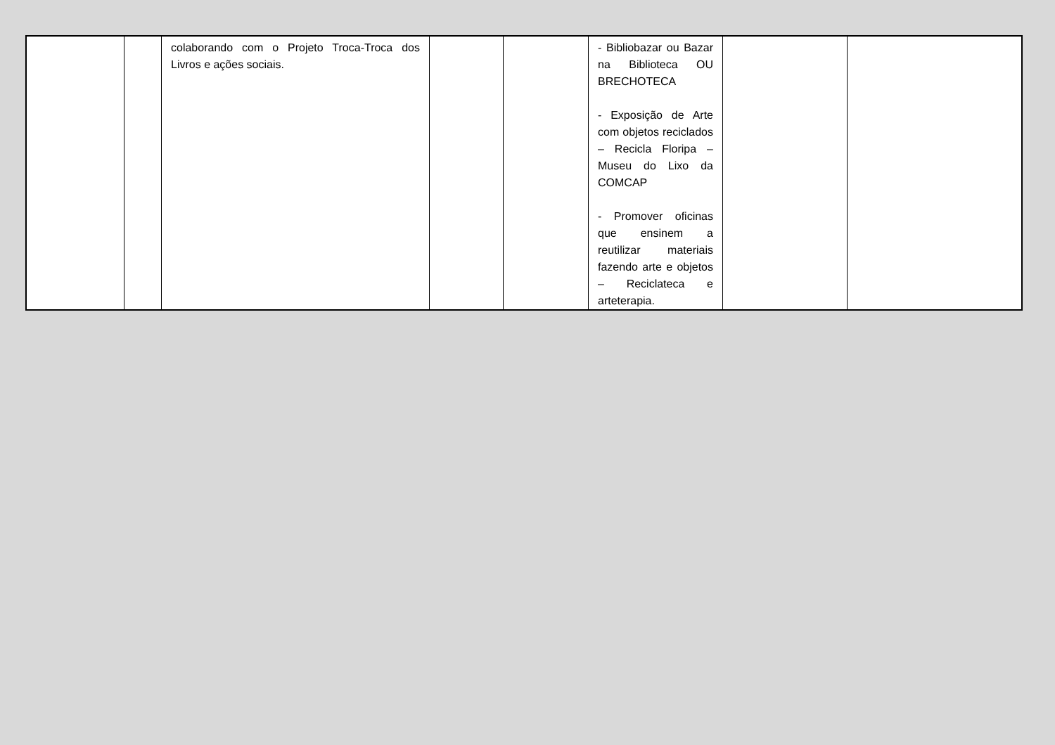| | | colaborando com o Projeto Troca-Troca dos Livros e ações sociais. | | | - Bibliobazar ou Bazar na Biblioteca OU BRECHOTECA - Exposição de Arte com objetos reciclados – Recicla Floripa – Museu do Lixo da COMCAP - Promover oficinas que ensinem a reutilizar materiais fazendo arte e objetos – Reciclateca e arteterapia. | | |